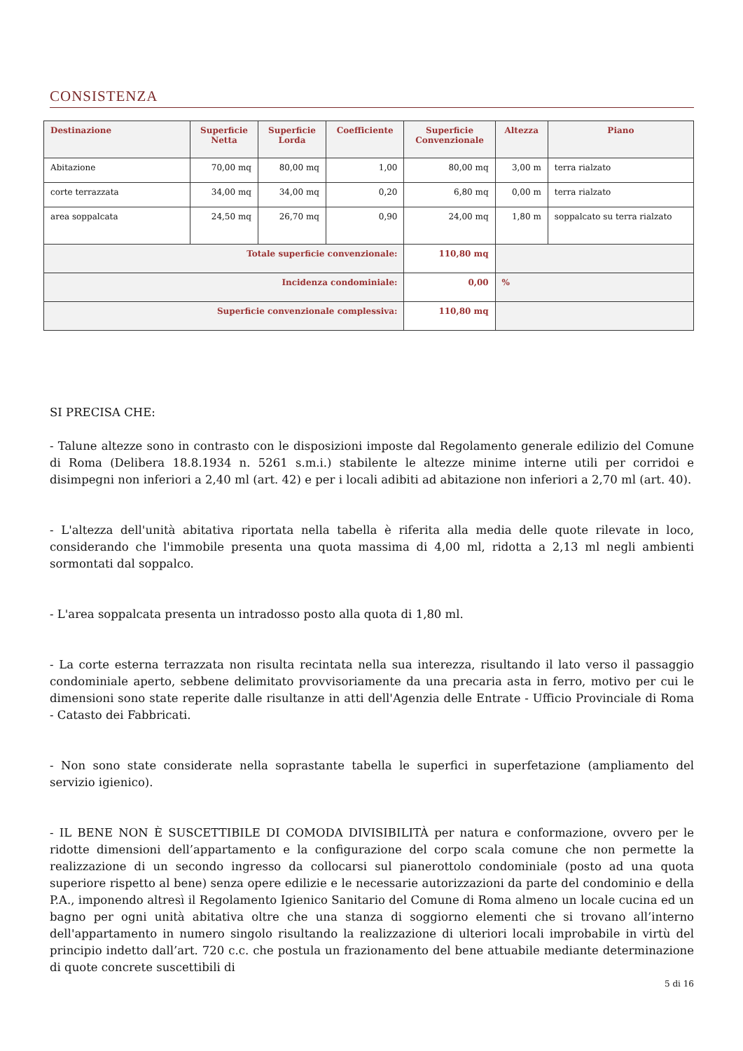CONSISTENZA
| Destinazione | Superficie Netta | Superficie Lorda | Coefficiente | Superficie Convenzionale | Altezza | Piano |
| --- | --- | --- | --- | --- | --- | --- |
| Abitazione | 70,00 mq | 80,00 mq | 1,00 | 80,00 mq | 3,00 m | terra rialzato |
| corte terrazzata | 34,00 mq | 34,00 mq | 0,20 | 6,80 mq | 0,00 m | terra rialzato |
| area soppalcata | 24,50 mq | 26,70 mq | 0,90 | 24,00 mq | 1,80 m | soppalcato su terra rialzato |
| Totale superficie convenzionale: | | | | 110,80 mq | | |
| Incidenza condominiale: | | | | 0,00 | % | |
| Superficie convenzionale complessiva: | | | | 110,80 mq | | |
SI PRECISA CHE:
- Talune altezze sono in contrasto con le disposizioni imposte dal Regolamento generale edilizio del Comune di Roma (Delibera 18.8.1934 n. 5261 s.m.i.) stabilente le altezze minime interne utili per corridoi e disimpegni non inferiori a 2,40 ml (art. 42) e per i locali adibiti ad abitazione non inferiori a 2,70 ml (art. 40).
- L'altezza dell'unità abitativa riportata nella tabella è riferita alla media delle quote rilevate in loco, considerando che l'immobile presenta una quota massima di 4,00 ml, ridotta a 2,13 ml negli ambienti sormontati dal soppalco.
- L'area soppalcata presenta un intradosso posto alla quota di 1,80 ml.
- La corte esterna terrazzata non risulta recintata nella sua interezza, risultando il lato verso il passaggio condominiale aperto, sebbene delimitato provvisoriamente da una precaria asta in ferro, motivo per cui le dimensioni sono state reperite dalle risultanze in atti dell'Agenzia delle Entrate - Ufficio Provinciale di Roma - Catasto dei Fabbricati.
- Non sono state considerate nella soprastante tabella le superfici in superfetazione (ampliamento del servizio igienico).
- IL BENE NON È SUSCETTIBILE DI COMODA DIVISIBILITÀ per natura e conformazione, ovvero per le ridotte dimensioni dell’appartamento e la configurazione del corpo scala comune che non permette la realizzazione di un secondo ingresso da collocarsi sul pianerottolo condominiale (posto ad una quota superiore rispetto al bene) senza opere edilizie e le necessarie autorizzazioni da parte del condominio e della P.A., imponendo altresì il Regolamento Igienico Sanitario del Comune di Roma almeno un locale cucina ed un bagno per ogni unità abitativa oltre che una stanza di soggiorno elementi che si trovano all’interno dell'appartamento in numero singolo risultando la realizzazione di ulteriori locali improbabile in virtù del principio indetto dall’art. 720 c.c. che postula un frazionamento del bene attuabile mediante determinazione di quote concrete suscettibili di
5 di 16